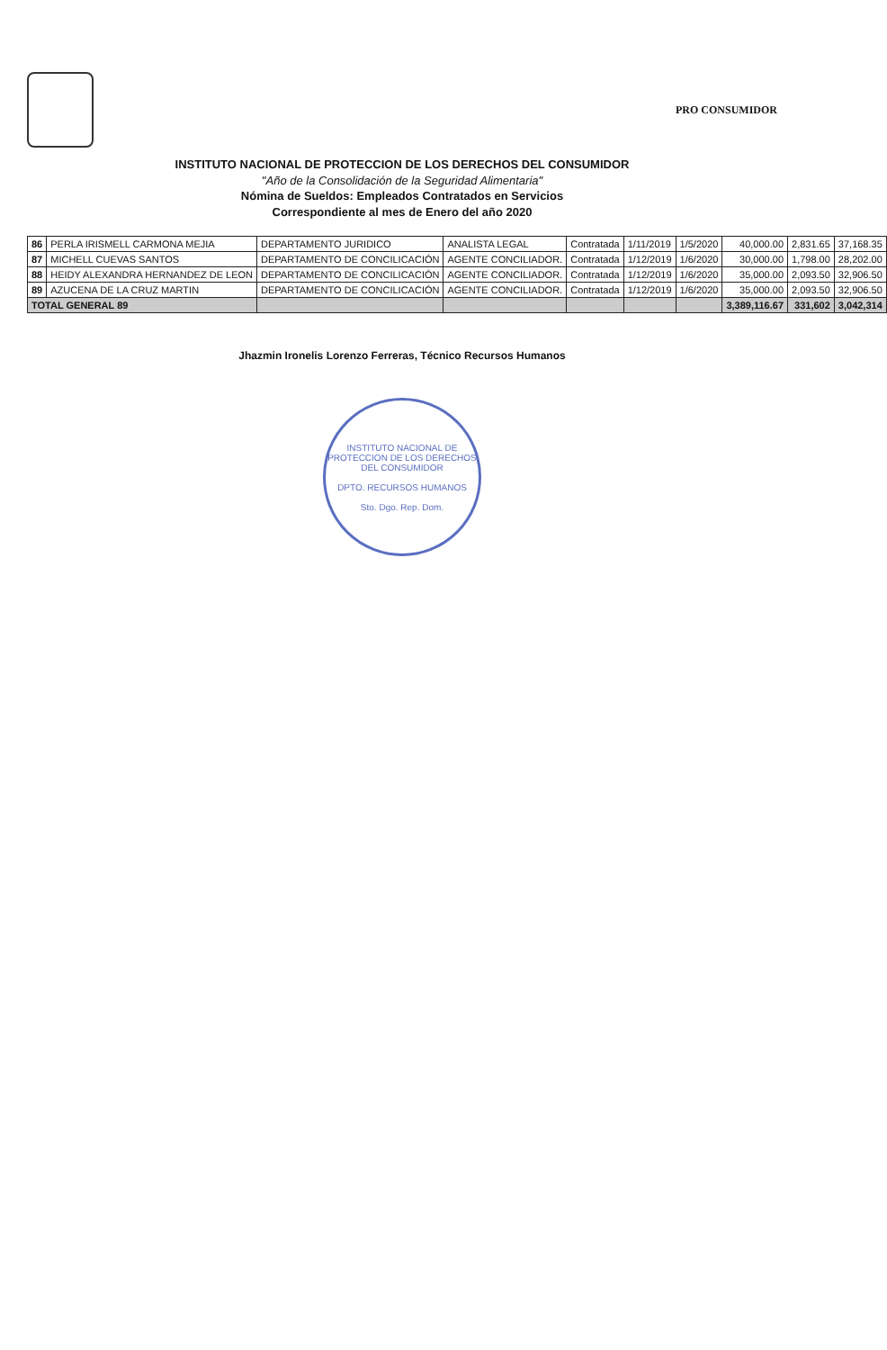PRO CONSUMIDOR
INSTITUTO NACIONAL DE PROTECCION DE LOS DERECHOS DEL CONSUMIDOR
"Año de la Consolidación de la Seguridad Alimentaria"
Nómina de Sueldos: Empleados Contratados en Servicios
Correspondiente al mes de Enero del año 2020
| 86 | PERLA IRISMELL CARMONA MEJIA | DEPARTAMENTO JURIDICO | ANALISTA LEGAL | Contratada | 1/11/2019 | 1/5/2020 | 40,000.00 | 2,831.65 | 37,168.35 |
| 87 | MICHELL CUEVAS SANTOS | DEPARTAMENTO DE CONCILICACIÓN | AGENTE CONCILIADOR. | Contratada | 1/12/2019 | 1/6/2020 | 30,000.00 | 1,798.00 | 28,202.00 |
| 88 | HEIDY ALEXANDRA HERNANDEZ DE LEON | DEPARTAMENTO DE CONCILICACIÓN | AGENTE CONCILIADOR. | Contratada | 1/12/2019 | 1/6/2020 | 35,000.00 | 2,093.50 | 32,906.50 |
| 89 | AZUCENA DE LA CRUZ MARTIN | DEPARTAMENTO DE CONCILICACIÓN | AGENTE CONCILIADOR. | Contratada | 1/12/2019 | 1/6/2020 | 35,000.00 | 2,093.50 | 32,906.50 |
| TOTAL GENERAL 89 | | | | | | | 3,389,116.67 | 331,602 | 3,042,314 |
Jhazmin Ironelis Lorenzo Ferreras, Técnico Recursos Humanos
INSTITUTO NACIONAL DE PROTECCION DE LOS DERECHOS DEL CONSUMIDOR
DPTO. RECURSOS HUMANOS
Sto. Dgo. Rep. Dom.